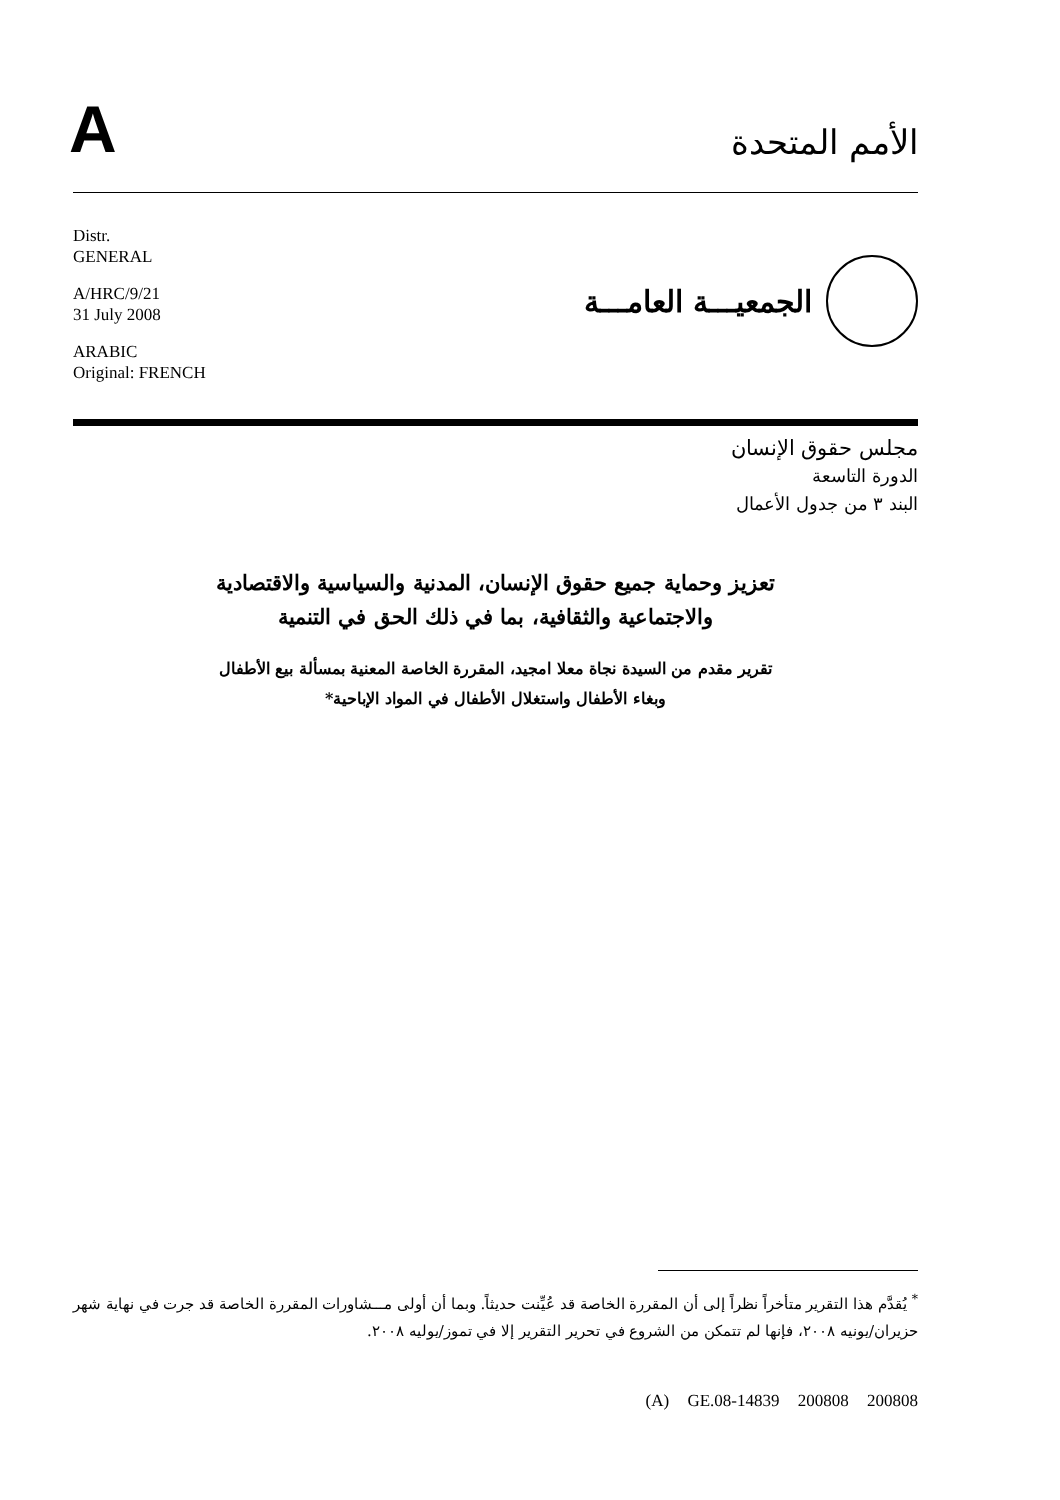A
الأمم المتحدة
Distr.
GENERAL
A/HRC/9/21
31 July 2008
ARABIC
Original: FRENCH
الجمعيـــة العامـــة
مجلس حقوق الإنسان
الدورة التاسعة
البند ٣ من جدول الأعمال
تعزيز وحماية جميع حقوق الإنسان، المدنية والسياسية والاقتصادية
والاجتماعية والثقافية، بما في ذلك الحق في التنمية
تقرير مقدم من السيدة نجاة معلا امجيد، المقررة الخاصة المعنية بمسألة بيع الأطفال
وبغاء الأطفال واستغلال الأطفال في المواد الإباحية*
<sup>*</sup> يُقدَّم هذا التقرير متأخراً نظراً إلى أن المقررة الخاصة قد عُيِّنت حديثاً. وبما أن أولى مـــشاورات المقررة الخاصة قد جرت في نهاية شهر حزيران/يونيه ٢٠٠٨، فإنها لم تتمكن من الشروع في تحرير التقرير إلا في تموز/يوليه ٢٠٠٨.
(A) GE.08-14839 200808 200808